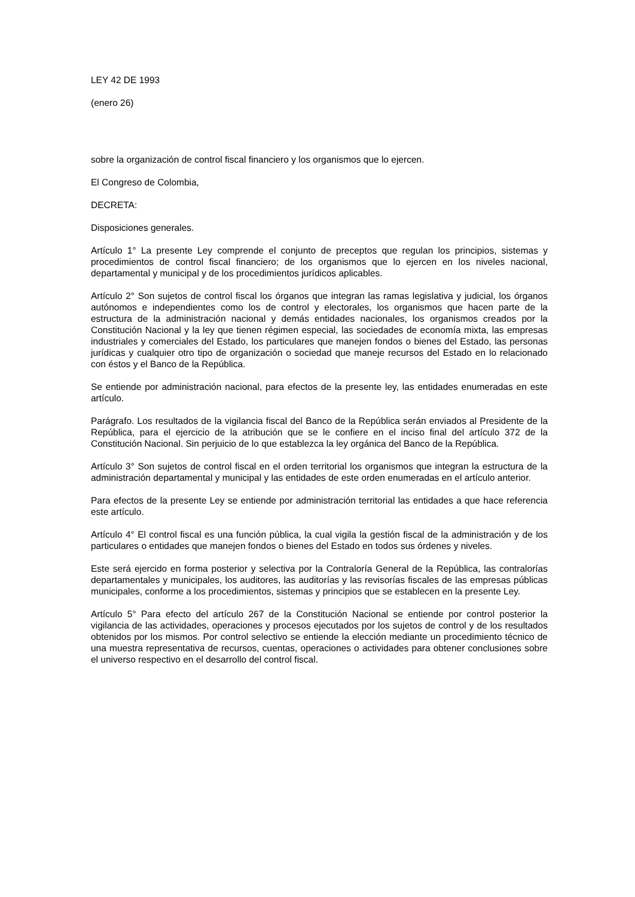LEY 42 DE 1993
(enero 26)
sobre la organización de control fiscal financiero y los organismos que lo ejercen.
El Congreso de Colombia,
DECRETA:
Disposiciones generales.
Artículo 1° La presente Ley comprende el conjunto de preceptos que regulan los principios, sistemas y procedimientos de control fiscal financiero; de los organismos que lo ejercen en los niveles nacional, departamental y municipal y de los procedimientos jurídicos aplicables.
Artículo 2° Son sujetos de control fiscal los órganos que integran las ramas legislativa y judicial, los órganos autónomos e independientes como los de control y electorales, los organismos que hacen parte de la estructura de la administración nacional y demás entidades nacionales, los organismos creados por la Constitución Nacional y la ley que tienen régimen especial, las sociedades de economía mixta, las empresas industriales y comerciales del Estado, los particulares que manejen fondos o bienes del Estado, las personas jurídicas y cualquier otro tipo de organización o sociedad que maneje recursos del Estado en lo relacionado con éstos y el Banco de la República.
Se entiende por administración nacional, para efectos de la presente ley, las entidades enumeradas en este artículo.
Parágrafo. Los resultados de la vigilancia fiscal del Banco de la República serán enviados al Presidente de la República, para el ejercicio de la atribución que se le confiere en el inciso final del artículo 372 de la Constitución Nacional. Sin perjuicio de lo que establezca la ley orgánica del Banco de la República.
Artículo 3° Son sujetos de control fiscal en el orden territorial los organismos que integran la estructura de la administración departamental y municipal y las entidades de este orden enumeradas en el artículo anterior.
Para efectos de la presente Ley se entiende por administración territorial las entidades a que hace referencia este artículo.
Artículo 4° El control fiscal es una función pública, la cual vigila la gestión fiscal de la administración y de los particulares o entidades que manejen fondos o bienes del Estado en todos sus órdenes y niveles.
Este será ejercido en forma posterior y selectiva por la Contraloría General de la República, las contralorías departamentales y municipales, los auditores, las auditorías y las revisorías fiscales de las empresas públicas municipales, conforme a los procedimientos, sistemas y principios que se establecen en la presente Ley.
Artículo 5° Para efecto del artículo 267 de la Constitución Nacional se entiende por control posterior la vigilancia de las actividades, operaciones y procesos ejecutados por los sujetos de control y de los resultados obtenidos por los mismos. Por control selectivo se entiende la elección mediante un procedimiento técnico de una muestra representativa de recursos, cuentas, operaciones o actividades para obtener conclusiones sobre el universo respectivo en el desarrollo del control fiscal.